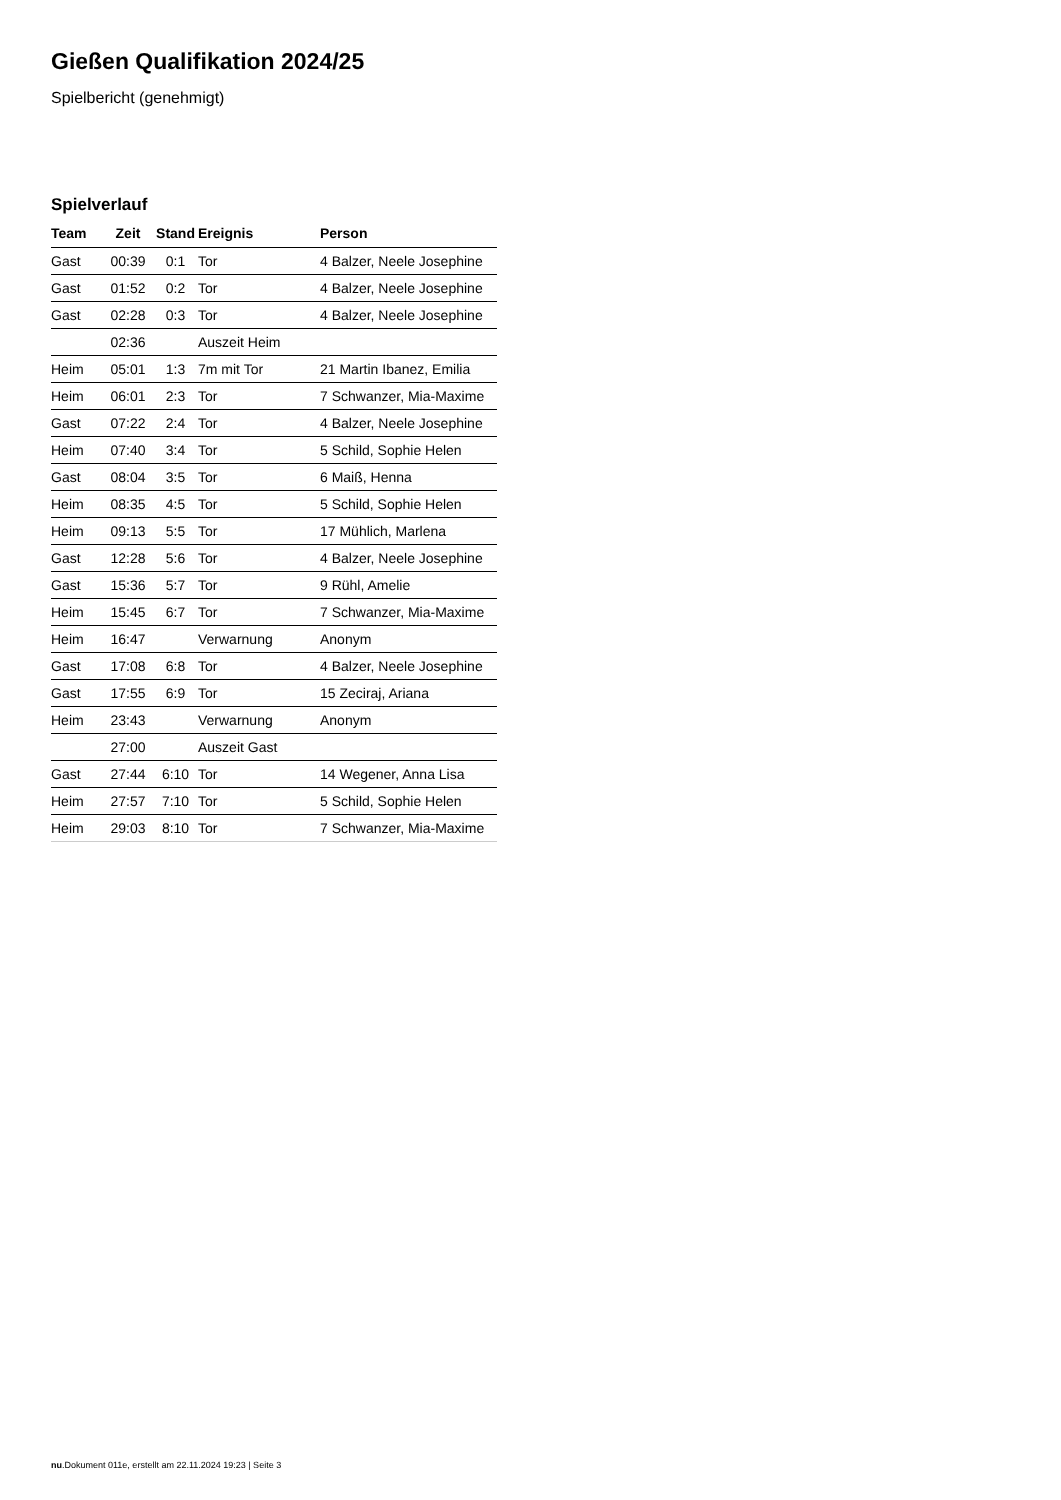Gießen Qualifikation 2024/25
Spielbericht (genehmigt)
Spielverlauf
| Team | Zeit | Stand | Ereignis | Person |
| --- | --- | --- | --- | --- |
| Gast | 00:39 | 0:1 | Tor | 4 Balzer, Neele Josephine |
| Gast | 01:52 | 0:2 | Tor | 4 Balzer, Neele Josephine |
| Gast | 02:28 | 0:3 | Tor | 4 Balzer, Neele Josephine |
| | 02:36 | | Auszeit Heim | |
| Heim | 05:01 | 1:3 | 7m mit Tor | 21 Martin Ibanez, Emilia |
| Heim | 06:01 | 2:3 | Tor | 7 Schwanzer, Mia-Maxime |
| Gast | 07:22 | 2:4 | Tor | 4 Balzer, Neele Josephine |
| Heim | 07:40 | 3:4 | Tor | 5 Schild, Sophie Helen |
| Gast | 08:04 | 3:5 | Tor | 6 Maiß, Henna |
| Heim | 08:35 | 4:5 | Tor | 5 Schild, Sophie Helen |
| Heim | 09:13 | 5:5 | Tor | 17 Mühlich, Marlena |
| Gast | 12:28 | 5:6 | Tor | 4 Balzer, Neele Josephine |
| Gast | 15:36 | 5:7 | Tor | 9 Rühl, Amelie |
| Heim | 15:45 | 6:7 | Tor | 7 Schwanzer, Mia-Maxime |
| Heim | 16:47 | | Verwarnung | Anonym |
| Gast | 17:08 | 6:8 | Tor | 4 Balzer, Neele Josephine |
| Gast | 17:55 | 6:9 | Tor | 15 Zeciraj, Ariana |
| Heim | 23:43 | | Verwarnung | Anonym |
| | 27:00 | | Auszeit Gast | |
| Gast | 27:44 | 6:10 | Tor | 14 Wegener, Anna Lisa |
| Heim | 27:57 | 7:10 | Tor | 5 Schild, Sophie Helen |
| Heim | 29:03 | 8:10 | Tor | 7 Schwanzer, Mia-Maxime |
nu.Dokument 011e, erstellt am 22.11.2024 19:23 | Seite 3